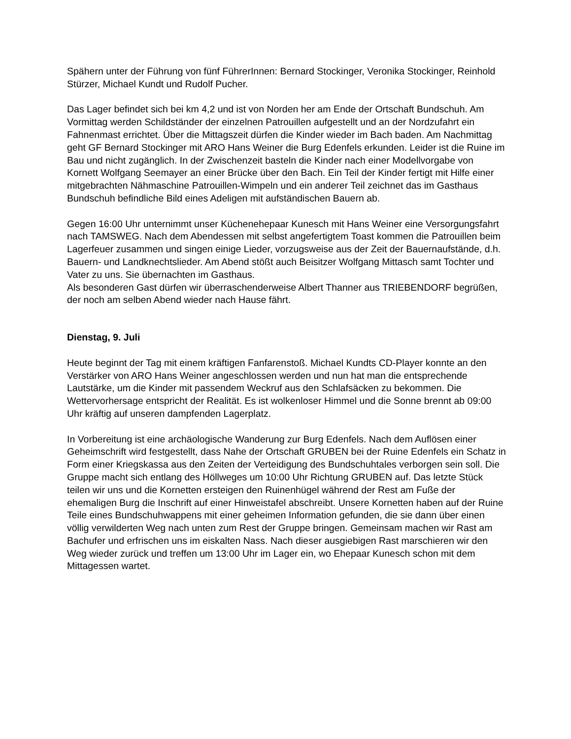Spähern unter der Führung von fünf FührerInnen: Bernard Stockinger, Veronika Stockinger, Reinhold Stürzer, Michael Kundt und Rudolf Pucher.
Das Lager befindet sich bei km 4,2 und ist von Norden her am Ende der Ortschaft Bundschuh. Am Vormittag werden Schildständer der einzelnen Patrouillen aufgestellt und an der Nordzufahrt ein Fahnenmast errichtet. Über die Mittagszeit dürfen die Kinder wieder im Bach baden. Am Nachmittag geht GF Bernard Stockinger mit ARO Hans Weiner die Burg Edenfels erkunden. Leider ist die Ruine im Bau und nicht zugänglich. In der Zwischenzeit basteln die Kinder nach einer Modellvorgabe von Kornett Wolfgang Seemayer an einer Brücke über den Bach. Ein Teil der Kinder fertigt mit Hilfe einer mitgebrachten Nähmaschine Patrouillen-Wimpeln und ein anderer Teil zeichnet das im Gasthaus Bundschuh befindliche Bild eines Adeligen mit aufständischen Bauern ab.
Gegen 16:00 Uhr unternimmt unser Küchenehepaar Kunesch mit Hans Weiner eine Versorgungsfahrt nach TAMSWEG. Nach dem Abendessen mit selbst angefertigtem Toast kommen die Patrouillen beim Lagerfeuer zusammen und singen einige Lieder, vorzugsweise aus der Zeit der Bauernaufstände, d.h. Bauern- und Landknechtslieder. Am Abend stößt auch Beisitzer Wolfgang Mittasch samt Tochter und Vater zu uns. Sie übernachten im Gasthaus.
Als besonderen Gast dürfen wir überraschenderweise Albert Thanner aus TRIEBENDORF begrüßen, der noch am selben Abend wieder nach Hause fährt.
Dienstag, 9. Juli
Heute beginnt der Tag mit einem kräftigen Fanfarenstoß. Michael Kundts CD-Player konnte an den Verstärker von ARO Hans Weiner angeschlossen werden und nun hat man die entsprechende Lautstärke, um die Kinder mit passendem Weckruf aus den Schlafsäcken zu bekommen. Die Wettervorhersage entspricht der Realität. Es ist wolkenloser Himmel und die Sonne brennt ab 09:00 Uhr kräftig auf unseren dampfenden Lagerplatz.
In Vorbereitung ist eine archäologische Wanderung zur Burg Edenfels. Nach dem Auflösen einer Geheimschrift wird festgestellt, dass Nahe der Ortschaft GRUBEN bei der Ruine Edenfels ein Schatz in Form einer Kriegskassa aus den Zeiten der Verteidigung des Bundschuhtales verborgen sein soll. Die Gruppe macht sich entlang des Höllweges um 10:00 Uhr Richtung GRUBEN auf. Das letzte Stück teilen wir uns und die Kornetten ersteigen den Ruinenhügel während der Rest am Fuße der ehemaligen Burg die Inschrift auf einer Hinweistafel abschreibt. Unsere Kornetten haben auf der Ruine Teile eines Bundschuhwappens mit einer geheimen Information gefunden, die sie dann über einen völlig verwilderten Weg nach unten zum Rest der Gruppe bringen. Gemeinsam machen wir Rast am Bachufer und erfrischen uns im eiskalten Nass. Nach dieser ausgiebigen Rast marschieren wir den Weg wieder zurück und treffen um 13:00 Uhr im Lager ein, wo Ehepaar Kunesch schon mit dem Mittagessen wartet.